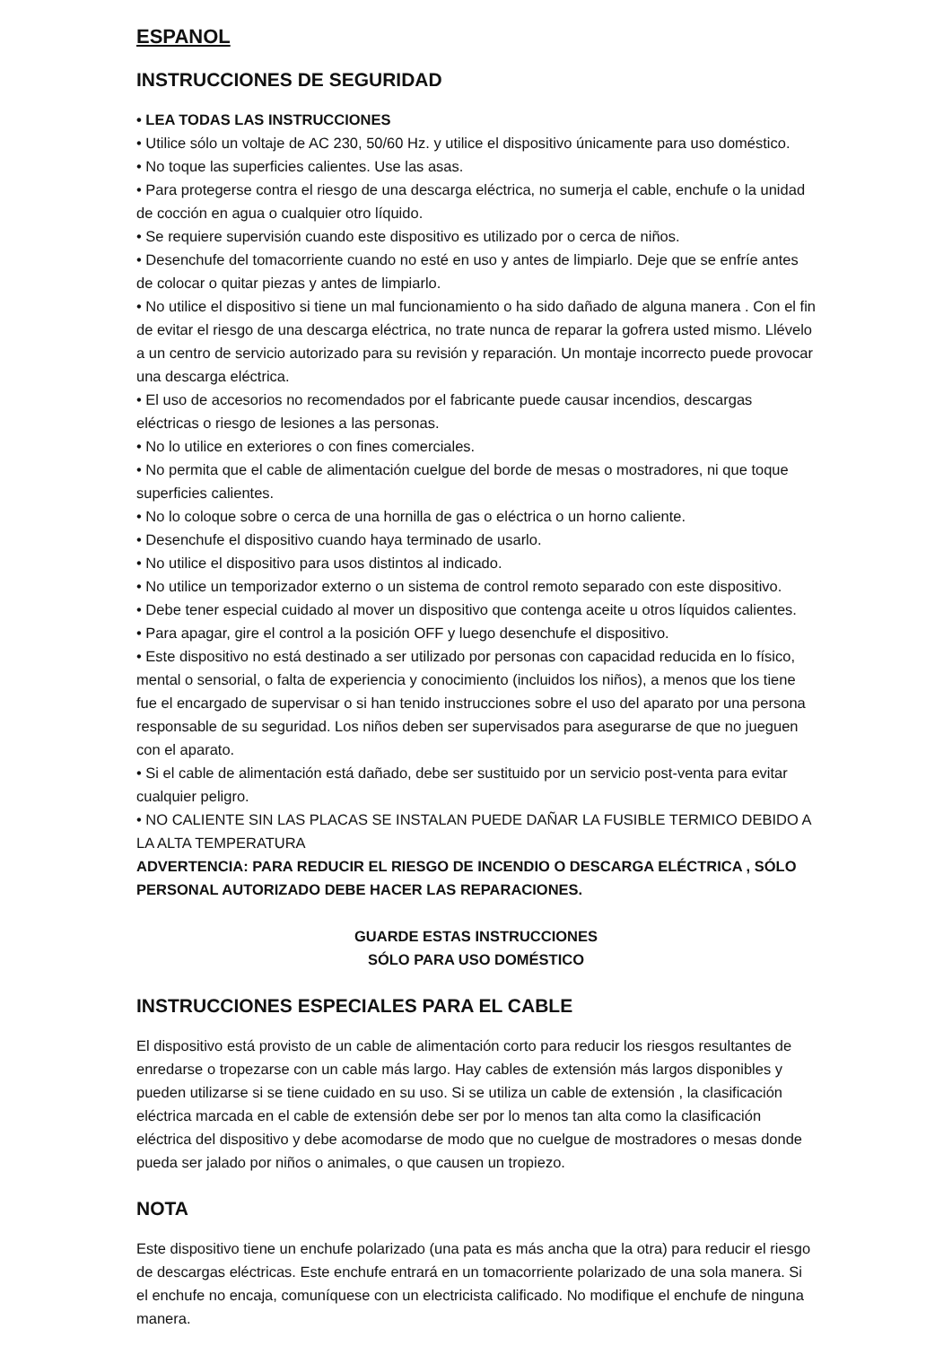ESPANOL
INSTRUCCIONES DE SEGURIDAD
• LEA TODAS LAS INSTRUCCIONES
• Utilice sólo un voltaje de AC 230, 50/60 Hz. y utilice el dispositivo únicamente para uso doméstico.
• No toque las superficies calientes. Use las asas.
• Para protegerse contra el riesgo de una descarga eléctrica, no sumerja el cable, enchufe o la unidad de cocción en agua o cualquier otro líquido.
• Se requiere supervisión cuando este dispositivo es utilizado por o cerca de niños.
• Desenchufe del tomacorriente cuando no esté en uso y antes de limpiarlo. Deje que se enfríe antes de colocar o quitar piezas y antes de limpiarlo.
• No utilice el dispositivo si tiene un mal funcionamiento o ha sido dañado de alguna manera . Con el fin de evitar el riesgo de una descarga eléctrica, no trate nunca de reparar la gofrera usted mismo. Llévelo a un centro de servicio autorizado para su revisión y reparación. Un montaje incorrecto puede provocar una descarga eléctrica.
• El uso de accesorios no recomendados por el fabricante puede causar incendios, descargas eléctricas o riesgo de lesiones a las personas.
• No lo utilice en exteriores o con fines comerciales.
• No permita que el cable de alimentación cuelgue del borde de mesas o mostradores, ni que toque superficies calientes.
• No lo coloque sobre o cerca de una hornilla de gas o eléctrica o un horno caliente.
• Desenchufe el dispositivo cuando haya terminado de usarlo.
• No utilice el dispositivo para usos distintos al indicado.
• No utilice un temporizador externo o un sistema de control remoto separado con este dispositivo.
• Debe tener especial cuidado al mover un dispositivo que contenga aceite u otros líquidos calientes.
• Para apagar, gire el control a la posición OFF y luego desenchufe el dispositivo.
• Este dispositivo no está destinado a ser utilizado por personas con capacidad reducida en lo físico, mental o sensorial, o falta de experiencia y conocimiento (incluidos los niños), a menos que los tiene fue el encargado de supervisar o si han tenido instrucciones sobre el uso del aparato por una persona responsable de su seguridad. Los niños deben ser supervisados para asegurarse de que no jueguen con el aparato.
• Si el cable de alimentación está dañado, debe ser sustituido por un servicio post-venta para evitar cualquier peligro.
• NO CALIENTE SIN LAS PLACAS SE INSTALAN PUEDE DAÑAR LA FUSIBLE TERMICO DEBIDO A LA ALTA TEMPERATURA
ADVERTENCIA: PARA REDUCIR EL RIESGO DE INCENDIO O DESCARGA ELÉCTRICA , SÓLO PERSONAL AUTORIZADO DEBE HACER LAS REPARACIONES.
GUARDE ESTAS INSTRUCCIONES
SÓLO PARA USO DOMÉSTICO
INSTRUCCIONES ESPECIALES PARA EL CABLE
El dispositivo está provisto de un cable de alimentación corto para reducir los riesgos resultantes de enredarse o tropezarse con un cable más largo. Hay cables de extensión más largos disponibles y pueden utilizarse si se tiene cuidado en su uso. Si se utiliza un cable de extensión , la clasificación eléctrica marcada en el cable de extensión debe ser por lo menos tan alta como la clasificación eléctrica del dispositivo y debe acomodarse de modo que no cuelgue de mostradores o mesas donde pueda ser jalado por niños o animales, o que causen un tropiezo.
NOTA
Este dispositivo tiene un enchufe polarizado (una pata es más ancha que la otra) para reducir el riesgo de descargas eléctricas. Este enchufe entrará en un tomacorriente polarizado de una sola manera. Si el enchufe no encaja, comuníquese con un electricista calificado. No modifique el enchufe de ninguna manera.